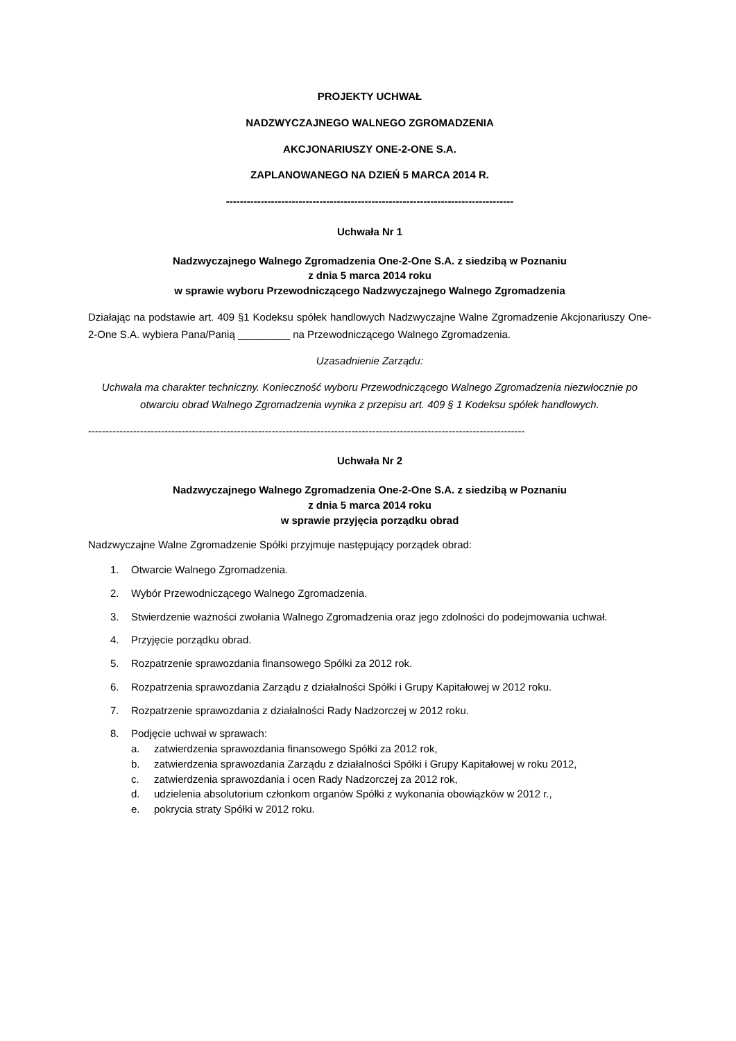PROJEKTY UCHWAŁ
NADZWYCZAJNEGO WALNEGO ZGROMADZENIA
AKCJONARIUSZY ONE-2-ONE S.A.
ZAPLANOWANEGO NA DZIEŃ 5 MARCA 2014 R.
-----------------------------------------------------------------------------------
Uchwała Nr 1
Nadzwyczajnego Walnego Zgromadzenia One-2-One S.A. z siedzibą w Poznaniu
z dnia 5 marca 2014 roku
w sprawie wyboru Przewodniczącego Nadzwyczajnego Walnego Zgromadzenia
Działając na podstawie art. 409 §1 Kodeksu spółek handlowych Nadzwyczajne Walne Zgromadzenie Akcjonariuszy One-2-One S.A. wybiera Pana/Panią _________ na Przewodniczącego Walnego Zgromadzenia.
Uzasadnienie Zarządu:
Uchwała ma charakter techniczny. Konieczność wyboru Przewodniczącego Walnego Zgromadzenia niezwłocznie po otwarciu obrad Walnego Zgromadzenia wynika z przepisu art. 409 § 1 Kodeksu spółek handlowych.
------------------------------------------------------------------------------------------------------------------------------
Uchwała Nr 2
Nadzwyczajnego Walnego Zgromadzenia One-2-One S.A. z siedzibą w Poznaniu
z dnia 5 marca 2014 roku
w sprawie przyjęcia porządku obrad
Nadzwyczajne Walne Zgromadzenie Spółki przyjmuje następujący porządek obrad:
1. Otwarcie Walnego Zgromadzenia.
2. Wybór Przewodniczącego Walnego Zgromadzenia.
3. Stwierdzenie ważności zwołania Walnego Zgromadzenia oraz jego zdolności do podejmowania uchwał.
4. Przyjęcie porządku obrad.
5. Rozpatrzenie sprawozdania finansowego Spółki za 2012 rok.
6. Rozpatrzenia sprawozdania Zarządu z działalności Spółki i Grupy Kapitałowej w 2012 roku.
7. Rozpatrzenie sprawozdania z działalności Rady Nadzorczej w 2012 roku.
8. Podjęcie uchwał w sprawach:
a. zatwierdzenia sprawozdania finansowego Spółki za 2012 rok,
b. zatwierdzenia sprawozdania Zarządu z działalności Spółki i Grupy Kapitałowej w roku 2012,
c. zatwierdzenia sprawozdania i ocen Rady Nadzorczej za 2012 rok,
d. udzielenia absolutorium członkom organów Spółki z wykonania obowiązków w 2012 r.,
e. pokrycia straty Spółki w 2012 roku.